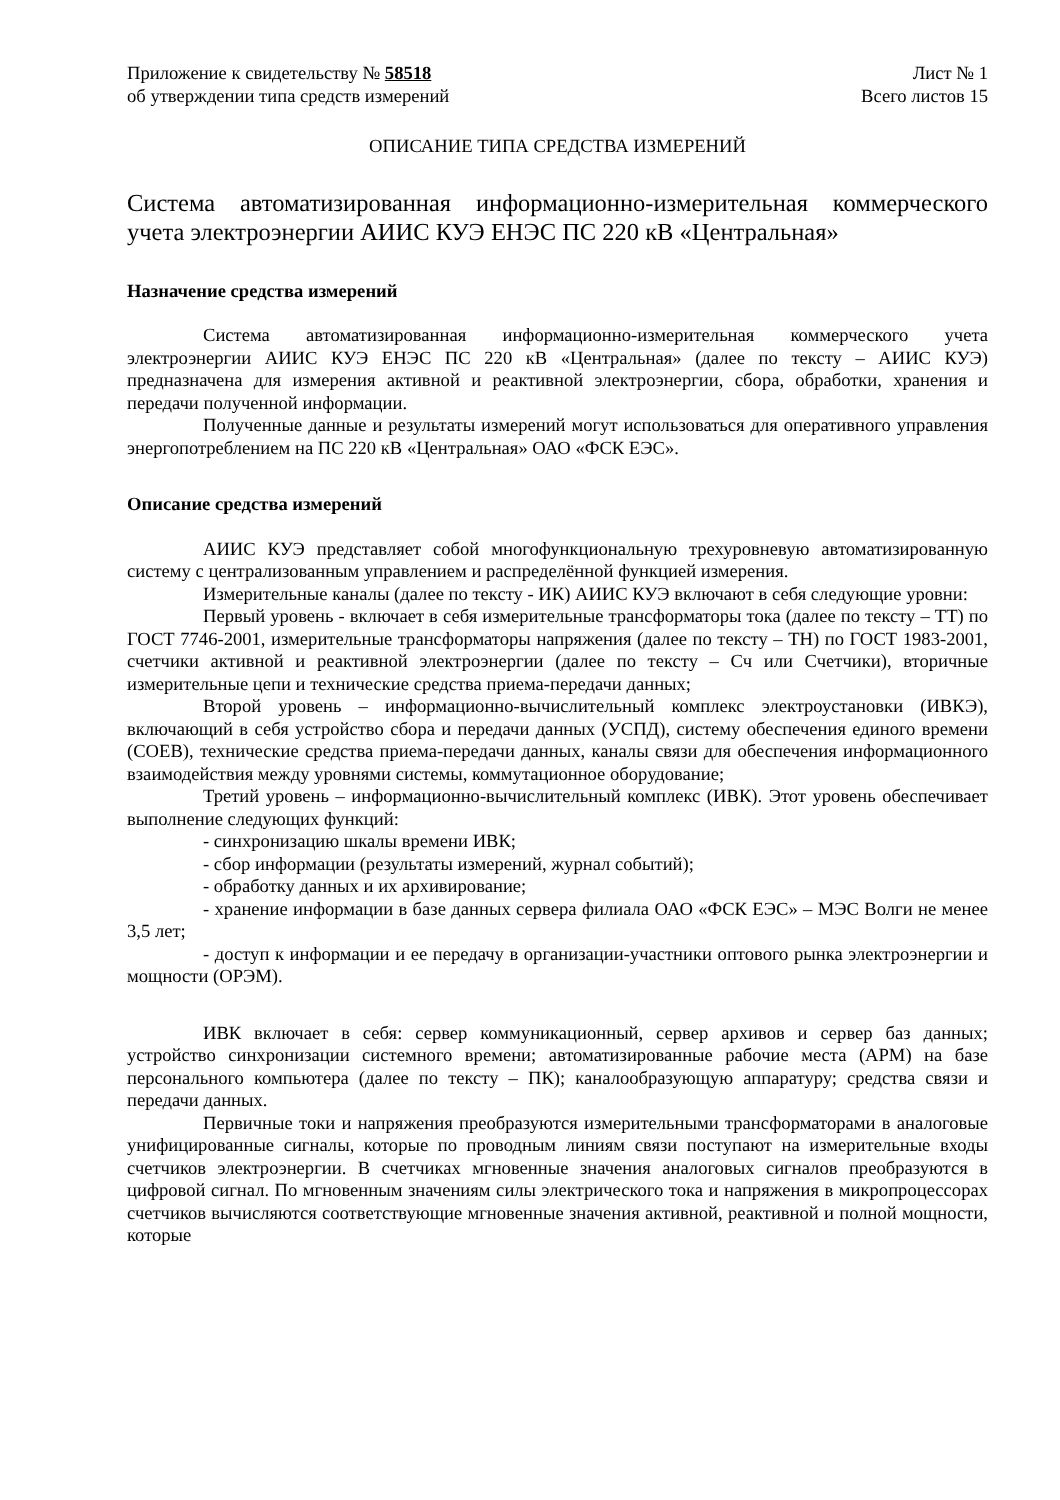Приложение к свидетельству № 58518
об утверждении типа средств измерений
Лист № 1
Всего листов 15
ОПИСАНИЕ ТИПА СРЕДСТВА ИЗМЕРЕНИЙ
Система автоматизированная информационно-измерительная коммерческого учета электроэнергии АИИС КУЭ ЕНЭС ПС 220 кВ «Центральная»
Назначение средства измерений
Система автоматизированная информационно-измерительная коммерческого учета электроэнергии АИИС КУЭ ЕНЭС ПС 220 кВ «Центральная» (далее по тексту – АИИС КУЭ) предназначена для измерения активной и реактивной электроэнергии, сбора, обработки, хранения и передачи полученной информации.
Полученные данные и результаты измерений могут использоваться для оперативного управления энергопотреблением на ПС 220 кВ «Центральная» ОАО «ФСК ЕЭС».
Описание средства измерений
АИИС КУЭ представляет собой многофункциональную трехуровневую автоматизированную систему с централизованным управлением и распределённой функцией измерения.
Измерительные каналы (далее по тексту - ИК) АИИС КУЭ включают в себя следующие уровни:
Первый уровень - включает в себя измерительные трансформаторы тока (далее по тексту – ТТ) по ГОСТ 7746-2001, измерительные трансформаторы напряжения (далее по тексту – ТН) по ГОСТ 1983-2001, счетчики активной и реактивной электроэнергии (далее по тексту – Сч или Счетчики), вторичные измерительные цепи и технические средства приема-передачи данных;
Второй уровень – информационно-вычислительный комплекс электроустановки (ИВКЭ), включающий в себя устройство сбора и передачи данных (УСПД), систему обеспечения единого времени (СОЕВ), технические средства приема-передачи данных, каналы связи для обеспечения информационного взаимодействия между уровнями системы, коммутационное оборудование;
Третий уровень – информационно-вычислительный комплекс (ИВК). Этот уровень обеспечивает выполнение следующих функций:
- синхронизацию шкалы времени ИВК;
- сбор информации (результаты измерений, журнал событий);
- обработку данных и их архивирование;
- хранение информации в базе данных сервера филиала ОАО «ФСК ЕЭС» – МЭС Волги не менее 3,5 лет;
- доступ к информации и ее передачу в организации-участники оптового рынка электроэнергии и мощности (ОРЭМ).
ИВК включает в себя: сервер коммуникационный, сервер архивов и сервер баз данных; устройство синхронизации системного времени; автоматизированные рабочие места (АРМ) на базе персонального компьютера (далее по тексту – ПК); каналообразующую аппаратуру; средства связи и передачи данных.
Первичные токи и напряжения преобразуются измерительными трансформаторами в аналоговые унифицированные сигналы, которые по проводным линиям связи поступают на измерительные входы счетчиков электроэнергии. В счетчиках мгновенные значения аналоговых сигналов преобразуются в цифровой сигнал. По мгновенным значениям силы электрического тока и напряжения в микропроцессорах счетчиков вычисляются соответствующие мгновенные значения активной, реактивной и полной мощности, которые